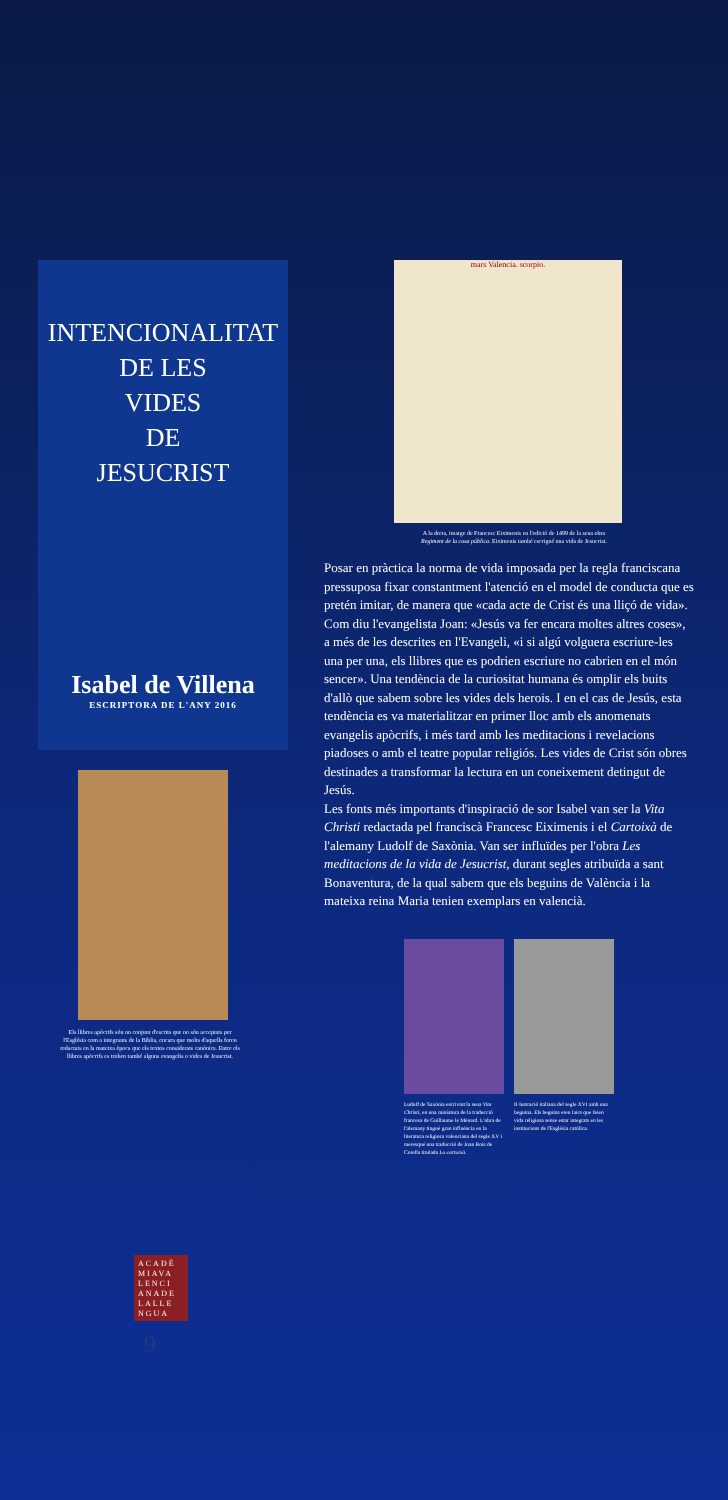INTENCIONALITAT
DE LES
VIDES
DE
JESUCRIST
Isabel de Villena
ESCRIPTORA DE L'ANY 2016
Els llibres apòcrifs són un conjunt d'escrits que no són acceptats per l'Església com a integrants de la Bíblia, encara que molts d'aquells foren redactats en la mateixa època que els textos considerats canònics. Entre els llibres apòcrifs es troben també alguns evangelis o vides de Jesucrist.
ACADÈ MIAVA LENCI ANADE LALLE NGUA
9
mars Valencia. scorpio.
A la dreta, imatge de Francesc Eiximenis en l'edició de 1499 de la seua obra Regiment de la cosa pública. Eiximenis també escrigué una vida de Jesucrist.
Posar en pràctica la norma de vida imposada per la regla franciscana pressuposa fixar constantment l'atenció en el model de conducta que es pretén imitar, de manera que «cada acte de Crist és una lliçó de vida». Com diu l'evangelista Joan: «Jesús va fer encara moltes altres coses», a més de les descrites en l'Evangeli, «i si algú volguera escriure-les una per una, els llibres que es podrien escriure no cabrien en el món sencer». Una tendència de la curiositat humana és omplir els buits d'allò que sabem sobre les vides dels herois. I en el cas de Jesús, esta tendència es va materialitzar en primer lloc amb els anomenats evangelis apòcrifs, i més tard amb les meditacions i revelacions piadoses o amb el teatre popular religiós. Les vides de Crist són obres destinades a transformar la lectura en un coneixement detingut de Jesús.
Les fonts més importants d'inspiració de sor Isabel van ser la Vita Christi redactada pel franciscà Francesc Eiximenis i el Cartoixà de l'alemany Ludolf de Saxònia. Van ser influïdes per l'obra Les meditacions de la vida de Jesucrist, durant segles atribuïda a sant Bonaventura, de la qual sabem que els beguins de València i la mateixa reina Maria tenien exemplars en valencià.
Ludolf de Saxònia escrivint la seua Vita Christi, en una miniatura de la traducció francesa de Guillaume le Ménard. L'obra de l'alemany tingué gran influència en la literatura religiosa valenciana del segle XV i meresqué una traducció de Joan Roís de Corella titulada Lo cartoixà.
Il·lustració italiana del segle XVI amb una beguina. Els beguins eren laics que feien vida religiosa sense estar integrats en les institucions de l'Església catòlica.